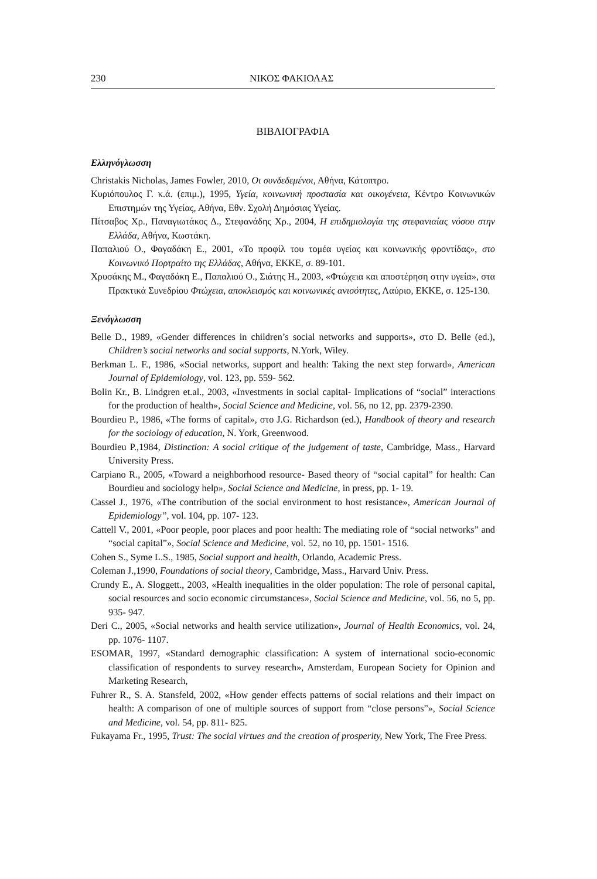230 ΝΙΚΟΣ ΦΑΚΙΟΛΑΣ
ΒΙΒΛΙΟΓΡΑΦΙΑ
Ελληνόγλωσση
Christakis Nicholas, James Fowler, 2010, Οι συνδεδεμένοι, Αθήνα, Κάτοπτρο.
Κυριόπουλος Γ. κ.ά. (επιμ.), 1995, Υγεία, κοινωνική προστασία και οικογένεια, Κέντρο Κοινωνικών Επιστημών της Υγείας, Αθήνα, Εθν. Σχολή Δημόσιας Υγείας.
Πίτσαβος Χρ., Παναγιωτάκος Δ., Στεφανάδης Χρ., 2004, Η επιδημιολογία της στεφανιαίας νόσου στην Ελλάδα, Αθήνα, Κωστάκη.
Παπαλιού Ο., Φαγαδάκη Ε., 2001, «Το προφίλ του τομέα υγείας και κοινωνικής φροντίδας», στο Κοινωνικό Πορτραίτο της Ελλάδας, Αθήνα, ΕΚΚΕ, σ. 89-101.
Χρυσάκης Μ., Φαγαδάκη Ε., Παπαλιού Ο., Σιάτης Η., 2003, «Φτώχεια και αποστέρηση στην υγεία», στα Πρακτικά Συνεδρίου Φτώχεια, αποκλεισμός και κοινωνικές ανισότητες, Λαύριο, ΕΚΚΕ, σ. 125-130.
Ξενόγλωσση
Belle D., 1989, «Gender differences in children’s social networks and supports», στο D. Belle (ed.), Children’s social networks and social supports, N.York, Wiley.
Berkman L. F., 1986, «Social networks, support and health: Taking the next step forward», American Journal of Epidemiology, vol. 123, pp. 559- 562.
Bolin Kr., B. Lindgren et.al., 2003, «Investments in social capital- Implications of “social” interactions for the production of health», Social Science and Medicine, vol. 56, no 12, pp. 2379-2390.
Bourdieu P., 1986, «The forms of capital», στο J.G. Richardson (ed.), Handbook of theory and research for the sociology of education, N. York, Greenwood.
Bourdieu P.,1984, Distinction: A social critique of the judgement of taste, Cambridge, Mass., Harvard University Press.
Carpiano R., 2005, «Toward a neighborhood resource- Based theory of “social capital” for health: Can Bourdieu and sociology help», Social Science and Medicine, in press, pp. 1- 19.
Cassel J., 1976, «The contribution of the social environment to host resistance», American Journal of Epidemiology”, vol. 104, pp. 107- 123.
Cattell V., 2001, «Poor people, poor places and poor health: The mediating role of “social networks” and “social capital”», Social Science and Medicine, vol. 52, no 10, pp. 1501- 1516.
Cohen S., Syme L.S., 1985, Social support and health, Orlando, Academic Press.
Coleman J.,1990, Foundations of social theory, Cambridge, Mass., Harvard Univ. Press.
Crundy E., A. Sloggett., 2003, «Health inequalities in the older population: The role of personal capital, social resources and socio economic circumstances», Social Science and Medicine, vol. 56, no 5, pp. 935- 947.
Deri C., 2005, «Social networks and health service utilization», Journal of Health Economics, vol. 24, pp. 1076- 1107.
ESOMAR, 1997, «Standard demographic classification: A system of international socio-economic classification of respondents to survey research», Amsterdam, European Society for Opinion and Marketing Research,
Fuhrer R., S. A. Stansfeld, 2002, «How gender effects patterns of social relations and their impact on health: A comparison of one of multiple sources of support from “close persons”», Social Science and Medicine, vol. 54, pp. 811- 825.
Fukayama Fr., 1995, Trust: The social virtues and the creation of prosperity, New York, The Free Press.